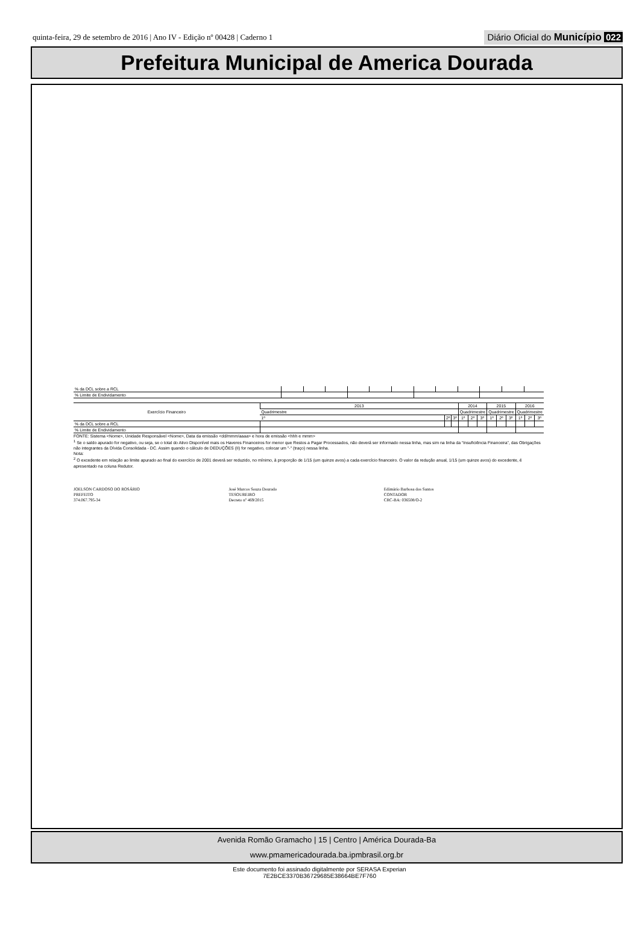quinta-feira, 29 de setembro de 2016 | Ano IV - Edição nº 00428 | Caderno 1
Diário Oficial do Município 022
Prefeitura Municipal de America Dourada
| % da DCL sobre a RCL | | | | | | | | | | | | |
| % Limite de Endividamento | | | | | | | | | | | | |
| Exercício Financeiro | 2013 | | | 2014 | | | 2015 | | | 2016 | | |
| --- | --- | --- | --- | --- | --- | --- | --- | --- | --- | --- | --- | --- |
| | Quadrimestre | | | Quadrimestre | | | Quadrimestre | | | Quadrimestre | | |
| | 1º | 2º | 3º | 1º | 2º | 3º | 1º | 2º | 3º | 1º | 2º | 3º |
| % da DCL sobre a RCL | | | | | | | | | | | | |
| % Limite de Endividamento | | | | | | | | | | | | |
FONTE: Sistema <Nome>, Unidade Responsável <Nome>, Data da emissão <dd/mmm/aaaa> e hora de emissão <hhh e mmm>
<sup>1</sup> Se o saldo apurado for negativo, ou seja, se o total do Ativo Disponível mais os Haveres Financeiros for menor que Restos a Pagar Processados, não deverá ser informado nessa linha, mas sim na linha da “Insuficiência Financeira”, das Obrigações não integrantes da Dívida Consolidada - DC. Assim quando o cálculo de DEDUÇÕES (II) for negativo, colocar um "-" (traço) nessa linha.
Nota:
<sup>2</sup> O excedente em relação ao limite apurado ao final do exercício de 2001 deverá ser reduzido, no mínimo, à proporção de 1/15 (um quinze avos) a cada exercício financeiro. O valor da redução anual, 1/15 (um quinze avos) do excedente, é apresentado na coluna Redutor.
JOELSON CARDOSO DO ROSÁRIO
PREFEITO
374.067.795-34
José Marcos Souza Dourado
TESOUREIRO
Decreto nº 469/2015
Edimário Barbosa dos Santos
CONTADOR
CRC-BA: 036508/O-2
Avenida Romão Gramacho | 15 | Centro | América Dourada-Ba
www.pmamericadourada.ba.ipmbrasil.org.br
Este documento foi assinado digitalmente por SERASA Experian
7E2BCE3370B36729685E38664BE7F760